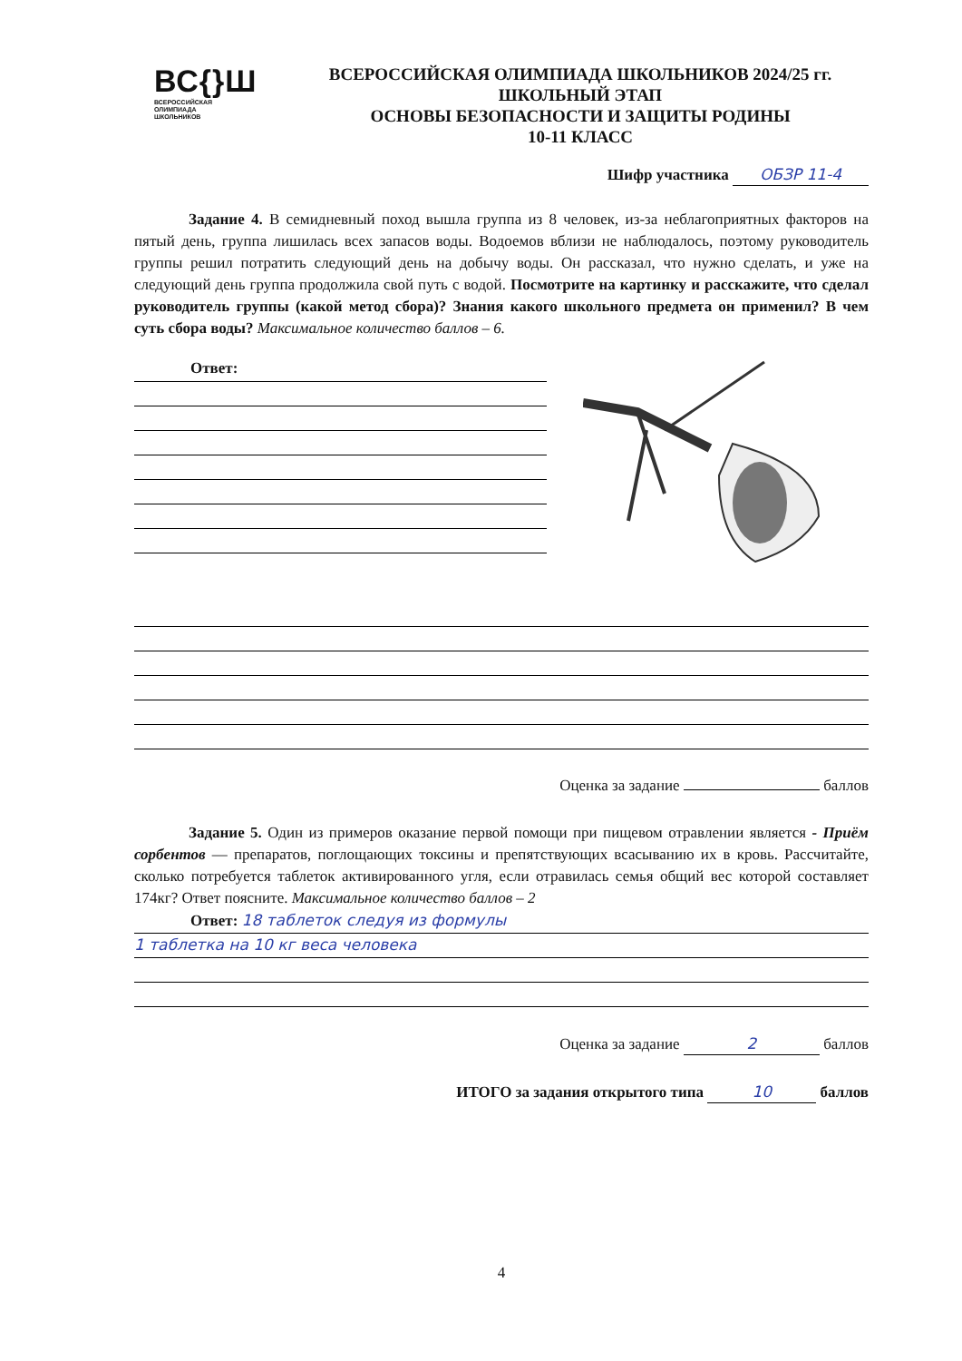ВС{}Ш
ВСЕРОССИЙСКАЯ
ОЛИМПИАДА
ШКОЛЬНИКОВ
ВСЕРОССИЙСКАЯ ОЛИМПИАДА ШКОЛЬНИКОВ 2024/25 гг.
ШКОЛЬНЫЙ ЭТАП
ОСНОВЫ БЕЗОПАСНОСТИ И ЗАЩИТЫ РОДИНЫ
10-11 КЛАСС
Шифр участника ОБЗР 11-4
Задание 4. В семидневный поход вышла группа из 8 человек, из-за неблагоприятных факторов на пятый день, группа лишилась всех запасов воды. Водоемов вблизи не наблюдалось, поэтому руководитель группы решил потратить следующий день на добычу воды. Он рассказал, что нужно сделать, и уже на следующий день группа продолжила свой путь с водой. Посмотрите на картинку и расскажите, что сделал руководитель группы (какой метод сбора)? Знания какого школьного предмета он применил? В чем суть сбора воды? Максимальное количество баллов – 6.
Ответ:
Оценка за задание баллов
Задание 5. Один из примеров оказание первой помощи при пищевом отравлении является - Приём сорбентов — препаратов, поглощающих токсины и препятствующих всасыванию их в кровь. Рассчитайте, сколько потребуется таблеток активированного угля, если отравилась семья общий вес которой составляет 174кг? Ответ поясните. Максимальное количество баллов – 2
Ответ: 18 таблеток следуя из формулы
1 таблетка на 10 кг веса человека
Оценка за задание 2 баллов
ИТОГО за задания открытого типа 10 баллов
4